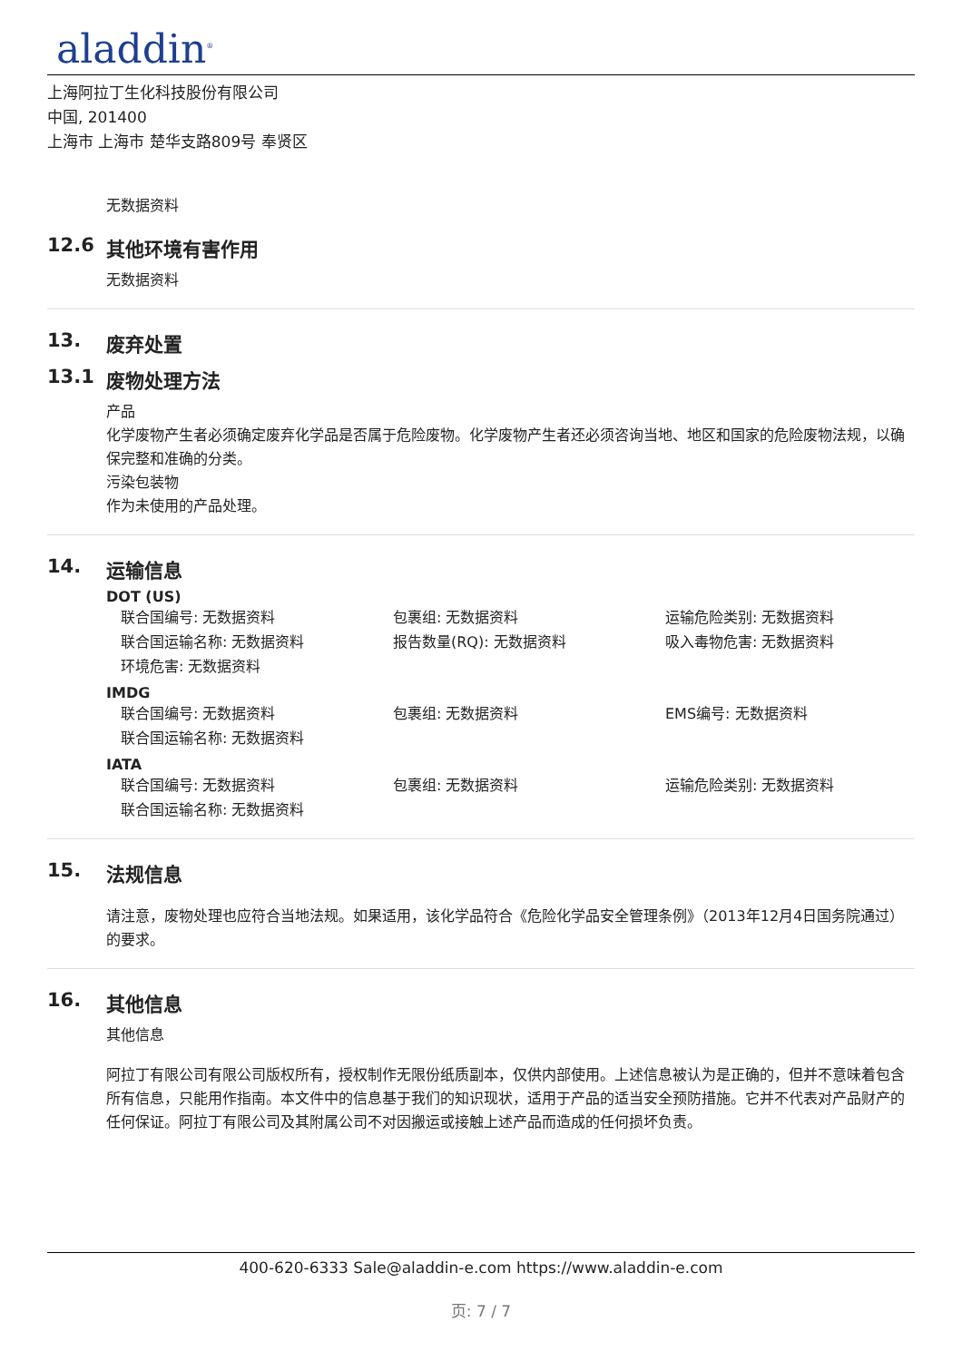aladdin<sup>®</sup>
上海阿拉丁生化科技股份有限公司
中国, 201400
上海市 上海市 楚华支路809号 奉贤区
无数据资料
12.6 其他环境有害作用
无数据资料
13. 废弃处置
13.1 废物处理方法
产品
化学废物产生者必须确定废弃化学品是否属于危险废物。化学废物产生者还必须咨询当地、地区和国家的危险废物法规，以确保完整和准确的分类。
污染包装物
作为未使用的产品处理。
14. 运输信息
DOT (US)
| 联合国编号: 无数据资料 | 包裹组: 无数据资料 | 运输危险类别: 无数据资料 |
| 联合国运输名称: 无数据资料 | 报告数量(RQ): 无数据资料 | 吸入毒物危害: 无数据资料 |
| 环境危害: 无数据资料 | | |
IMDG
| 联合国编号: 无数据资料 | 包裹组: 无数据资料 | EMS编号: 无数据资料 |
| 联合国运输名称: 无数据资料 | | |
IATA
| 联合国编号: 无数据资料 | 包裹组: 无数据资料 | 运输危险类别: 无数据资料 |
| 联合国运输名称: 无数据资料 | | |
15. 法规信息
请注意，废物处理也应符合当地法规。如果适用，该化学品符合《危险化学品安全管理条例》（2013年12月4日国务院通过）的要求。
16. 其他信息
其他信息
阿拉丁有限公司有限公司版权所有，授权制作无限份纸质副本，仅供内部使用。上述信息被认为是正确的，但并不意味着包含所有信息，只能用作指南。本文件中的信息基于我们的知识现状，适用于产品的适当安全预防措施。它并不代表对产品财产的任何保证。阿拉丁有限公司及其附属公司不对因搬运或接触上述产品而造成的任何损坏负责。
400-620-6333 Sale@aladdin-e.com https://www.aladdin-e.com
页: 7 / 7